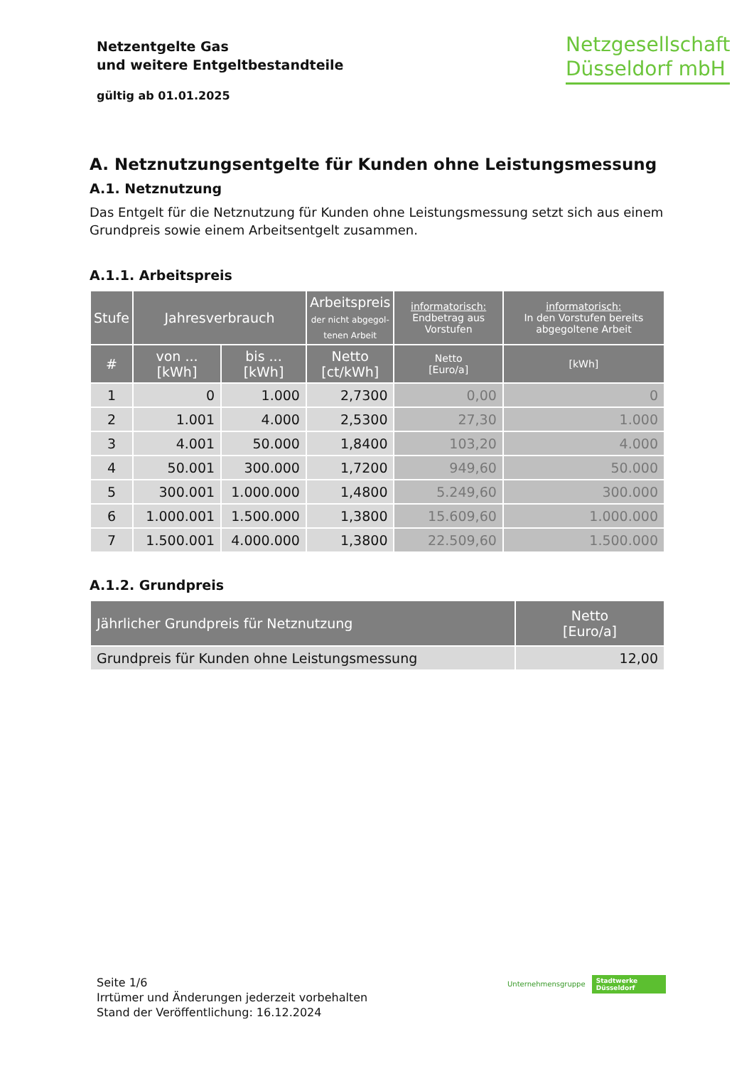Netzentgelte Gas
und weitere Entgeltbestandteile
gültig ab 01.01.2025
Netzgesellschaft
Düsseldorf mbH
A. Netznutzungsentgelte für Kunden ohne Leistungsmessung
A.1. Netznutzung
Das Entgelt für die Netznutzung für Kunden ohne Leistungsmessung setzt sich aus einem Grundpreis sowie einem Arbeitsentgelt zusammen.
A.1.1. Arbeitspreis
| Stufe | Jahresverbrauch | | Arbeitspreis der nicht abgegol- tenen Arbeit | informatorisch: Endbetrag aus Vorstufen | informatorisch: In den Vorstufen bereits abgegoltene Arbeit |
| --- | --- | --- | --- | --- | --- |
| # | von ... [kWh] | bis ... [kWh] | Netto [ct/kWh] | Netto [Euro/a] | [kWh] |
| 1 | 0 | 1.000 | 2,7300 | 0,00 | 0 |
| 2 | 1.001 | 4.000 | 2,5300 | 27,30 | 1.000 |
| 3 | 4.001 | 50.000 | 1,8400 | 103,20 | 4.000 |
| 4 | 50.001 | 300.000 | 1,7200 | 949,60 | 50.000 |
| 5 | 300.001 | 1.000.000 | 1,4800 | 5.249,60 | 300.000 |
| 6 | 1.000.001 | 1.500.000 | 1,3800 | 15.609,60 | 1.000.000 |
| 7 | 1.500.001 | 4.000.000 | 1,3800 | 22.509,60 | 1.500.000 |
A.1.2. Grundpreis
| Jährlicher Grundpreis für Netznutzung | Netto [Euro/a] |
| --- | --- |
| Grundpreis für Kunden ohne Leistungsmessung | 12,00 |
Seite 1/6
Irrtümer und Änderungen jederzeit vorbehalten
Stand der Veröffentlichung: 16.12.2024
Unternehmensgruppe Stadtwerke
Düsseldorf